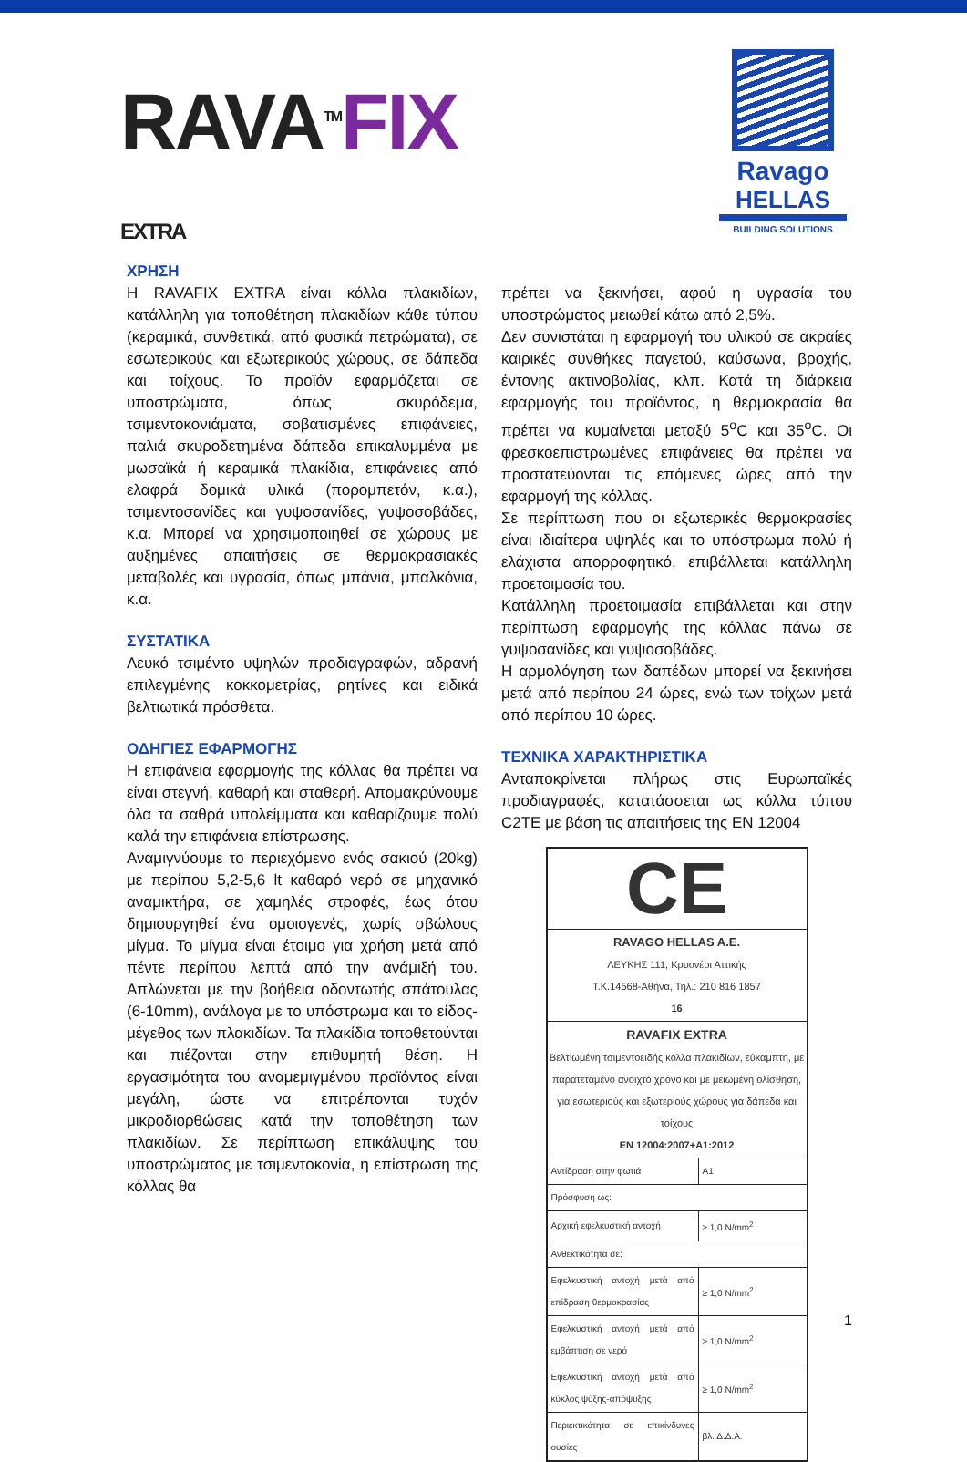RAVA<sup>TM</sup> FIX
EXTRA
Ravago
HELLAS
BUILDING SOLUTIONS
ΧΡΗΣΗ
Η RAVAFIX EXTRA είναι κόλλα πλακιδίων, κατάλληλη για τοποθέτηση πλακιδίων κάθε τύπου (κεραμικά, συνθετικά, από φυσικά πετρώματα), σε εσωτερικούς και εξωτερικούς χώρους, σε δάπεδα και τοίχους. Το προϊόν εφαρμόζεται σε υποστρώματα, όπως σκυρόδεμα, τσιμεντοκονιάματα, σοβατισμένες επιφάνειες, παλιά σκυροδετημένα δάπεδα επικαλυμμένα με μωσαϊκά ή κεραμικά πλακίδια, επιφάνειες από ελαφρά δομικά υλικά (πορομπετόν, κ.α.), τσιμεντοσανίδες και γυψοσανίδες, γυψοσοβάδες, κ.α. Μπορεί να χρησιμοποιηθεί σε χώρους με αυξημένες απαιτήσεις σε θερμοκρασιακές μεταβολές και υγρασία, όπως μπάνια, μπαλκόνια, κ.α.
ΣΥΣΤΑΤΙΚΑ
Λευκό τσιμέντο υψηλών προδιαγραφών, αδρανή επιλεγμένης κοκκομετρίας, ρητίνες και ειδικά βελτιωτικά πρόσθετα.
ΟΔΗΓΙΕΣ ΕΦΑΡΜΟΓΗΣ
Η επιφάνεια εφαρμογής της κόλλας θα πρέπει να είναι στεγνή, καθαρή και σταθερή. Απομακρύνουμε όλα τα σαθρά υπολείμματα και καθαρίζουμε πολύ καλά την επιφάνεια επίστρωσης.
Αναμιγνύουμε το περιεχόμενο ενός σακιού (20kg) με περίπου 5,2-5,6 lt καθαρό νερό σε μηχανικό αναμικτήρα, σε χαμηλές στροφές, έως ότου δημιουργηθεί ένα ομοιογενές, χωρίς σβώλους μίγμα. Το μίγμα είναι έτοιμο για χρήση μετά από πέντε περίπου λεπτά από την ανάμιξή του. Απλώνεται με την βοήθεια οδοντωτής σπάτουλας (6-10mm), ανάλογα με το υπόστρωμα και το είδος-μέγεθος των πλακιδίων. Τα πλακίδια τοποθετούνται και πιέζονται στην επιθυμητή θέση. Η εργασιμότητα του αναμεμιγμένου προϊόντος είναι μεγάλη, ώστε να επιτρέπονται τυχόν μικροδιορθώσεις κατά την τοποθέτηση των πλακιδίων. Σε περίπτωση επικάλυψης του υποστρώματος με τσιμεντοκονία, η επίστρωση της κόλλας θα
πρέπει να ξεκινήσει, αφού η υγρασία του υποστρώματος μειωθεί κάτω από 2,5%.
Δεν συνιστάται η εφαρμογή του υλικού σε ακραίες καιρικές συνθήκες παγετού, καύσωνα, βροχής, έντονης ακτινοβολίας, κλπ. Κατά τη διάρκεια εφαρμογής του προϊόντος, η θερμοκρασία θα πρέπει να κυμαίνεται μεταξύ 5<sup>o</sup>C και 35<sup>o</sup>C. Οι φρεσκοεπιστρωμένες επιφάνειες θα πρέπει να προστατεύονται τις επόμενες ώρες από την εφαρμογή της κόλλας.
Σε περίπτωση που οι εξωτερικές θερμοκρασίες είναι ιδιαίτερα υψηλές και το υπόστρωμα πολύ ή ελάχιστα απορροφητικό, επιβάλλεται κατάλληλη προετοιμασία του.
Κατάλληλη προετοιμασία επιβάλλεται και στην περίπτωση εφαρμογής της κόλλας πάνω σε γυψοσανίδες και γυψοσοβάδες.
Η αρμολόγηση των δαπέδων μπορεί να ξεκινήσει μετά από περίπου 24 ώρες, ενώ των τοίχων μετά από περίπου 10 ώρες.
ΤΕΧΝΙΚΑ ΧΑΡΑΚΤΗΡΙΣΤΙΚΑ
Ανταποκρίνεται πλήρως στις Ευρωπαϊκές προδιαγραφές, κατατάσσεται ως κόλλα τύπου C2TE με βάση τις απαιτήσεις της EN 12004
CE
RAVAGO HELLAS A.E.
ΛΕΥΚΗΣ 111, Κρυονέρι Αττικής
Τ.Κ.14568-Αθήνα, Τηλ.: 210 816 1857
16
RAVAFIX EXTRA
Βελτιωμένη τσιμεντοειδής κόλλα πλακιδίων, εύκαμπτη, με παρατεταμένο ανοιχτό χρόνο και με μειωμένη ολίσθηση, για εσωτεριούς και εξωτεριούς χώρους για δάπεδα και τοίχους
EN 12004:2007+A1:2012
| Αντίδραση στην φωτιά | A1 |
| Πρόσφυση ως: | |
| Αρχική εφελκυστική αντοχή | ≥ 1,0 N/mm<sup>2</sup> |
| Ανθεκτικότητα σε: | |
| Εφελκυστική αντοχή μετά από επίδραση θερμοκρασίας | ≥ 1,0 N/mm<sup>2</sup> |
| Εφελκυστική αντοχή μετά από εμβάπτιση σε νερό | ≥ 1,0 N/mm<sup>2</sup> |
| Εφελκυστική αντοχή μετά από κύκλος ψύξης-απόψυξης | ≥ 1,0 N/mm<sup>2</sup> |
| Περιεκτικότητα σε επικίνδυνες ουσίες | βλ. Δ.Δ.Α. |
1